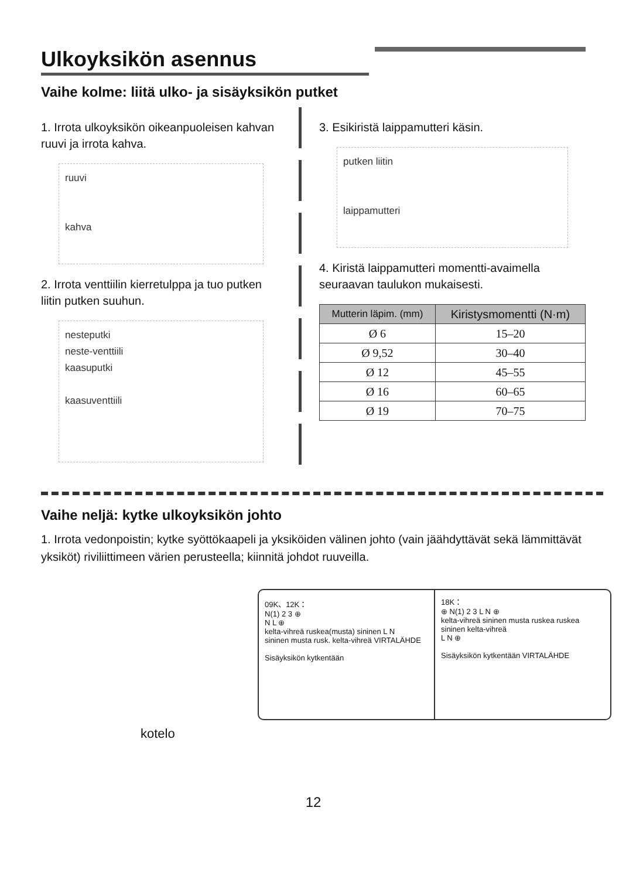Ulkoyksikön asennus
Vaihe kolme: liitä ulko- ja sisäyksikön putket
1. Irrota ulkoyksikön oikeanpuoleisen kahvan ruuvi ja irrota kahva.
ruuvi
kahva
2. Irrota venttiilin kierretulppa ja tuo putken liitin putken suuhun.
nesteputki
neste-venttiili
kaasuputki
kaasuventtiili
3. Esikiristä laippamutteri käsin.
putken liitin
laippamutteri
4. Kiristä laippamutteri momentti-avaimella seuraavan taulukon mukaisesti.
| Mutterin läpim. (mm) | Kiristysmomentti (N·m) |
| --- | --- |
| Ø 6 | 15–20 |
| Ø 9,52 | 30–40 |
| Ø 12 | 45–55 |
| Ø 16 | 60–65 |
| Ø 19 | 70–75 |
Vaihe neljä: kytke ulkoyksikön johto
1. Irrota vedonpoistin; kytke syöttökaapeli ja yksiköiden välinen johto (vain jäähdyttävät sekä lämmittävät yksiköt) riviliittimeen värien perusteella; kiinnitä johdot ruuveilla.
09K、12K：
N(1) 2 3 ⊕
N L ⊕
kelta-vihreä ruskea(musta) sininen L N
sininen musta rusk. kelta-vihreä VIRTALÄHDE
Sisäyksikön kytkentään
18K：
⊕ N(1) 2 3 L N ⊕
kelta-vihreä sininen musta ruskea ruskea sininen kelta-vihreä
L N ⊕
Sisäyksikön kytkentään VIRTALÄHDE
kotelo
12